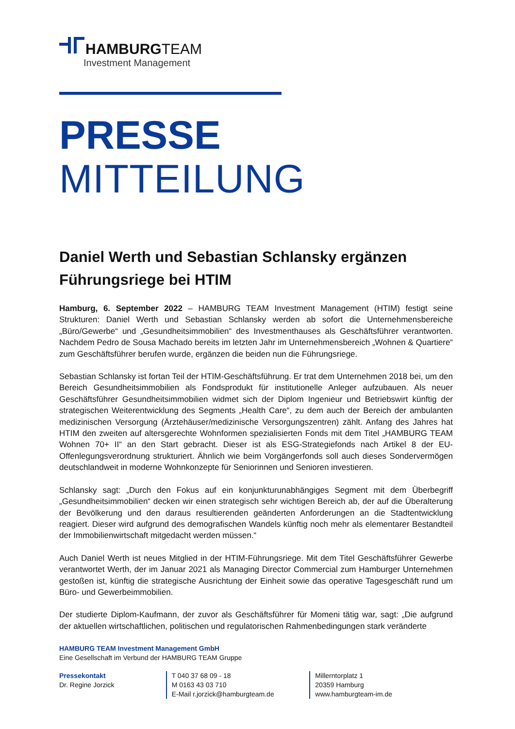HAMBURGTEAM
Investment Management
PRESSE
MITTEILUNG
Daniel Werth und Sebastian Schlansky ergänzen Führungsriege bei HTIM
Hamburg, 6. September 2022 – HAMBURG TEAM Investment Management (HTIM) festigt seine Strukturen: Daniel Werth und Sebastian Schlansky werden ab sofort die Unternehmensbereiche „Büro/Gewerbe“ und „Gesundheitsimmobilien“ des Investmenthauses als Geschäftsführer verantworten. Nachdem Pedro de Sousa Machado bereits im letzten Jahr im Unternehmensbereich „Wohnen & Quartiere“ zum Geschäftsführer berufen wurde, ergänzen die beiden nun die Führungsriege.
Sebastian Schlansky ist fortan Teil der HTIM-Geschäftsführung. Er trat dem Unternehmen 2018 bei, um den Bereich Gesundheitsimmobilien als Fondsprodukt für institutionelle Anleger aufzubauen. Als neuer Geschäftsführer Gesundheitsimmobilien widmet sich der Diplom Ingenieur und Betriebswirt künftig der strategischen Weiterentwicklung des Segments „Health Care“, zu dem auch der Bereich der ambulanten medizinischen Versorgung (Ärztehäuser/medizinische Versorgungszentren) zählt. Anfang des Jahres hat HTIM den zweiten auf altersgerechte Wohnformen spezialisierten Fonds mit dem Titel „HAMBURG TEAM Wohnen 70+ II“ an den Start gebracht. Dieser ist als ESG-Strategiefonds nach Artikel 8 der EU-Offenlegungsverordnung strukturiert. Ähnlich wie beim Vorgängerfonds soll auch dieses Sondervermögen deutschlandweit in moderne Wohnkonzepte für Seniorinnen und Senioren investieren.
Schlansky sagt: „Durch den Fokus auf ein konjunkturunabhängiges Segment mit dem Überbegriff „Gesundheitsimmobilien“ decken wir einen strategisch sehr wichtigen Bereich ab, der auf die Überalterung der Bevölkerung und den daraus resultierenden geänderten Anforderungen an die Stadtentwicklung reagiert. Dieser wird aufgrund des demografischen Wandels künftig noch mehr als elementarer Bestandteil der Immobilienwirtschaft mitgedacht werden müssen.“
Auch Daniel Werth ist neues Mitglied in der HTIM-Führungsriege. Mit dem Titel Geschäftsführer Gewerbe verantwortet Werth, der im Januar 2021 als Managing Director Commercial zum Hamburger Unternehmen gestoßen ist, künftig die strategische Ausrichtung der Einheit sowie das operative Tagesgeschäft rund um Büro- und Gewerbeimmobilien.
Der studierte Diplom-Kaufmann, der zuvor als Geschäftsführer für Momeni tätig war, sagt: „Die aufgrund der aktuellen wirtschaftlichen, politischen und regulatorischen Rahmenbedingungen stark veränderte
HAMBURG TEAM Investment Management GmbH
Eine Gesellschaft im Verbund der HAMBURG TEAM Gruppe
Pressekontakt
Dr. Regine Jorzick
T 040 37 68 09 - 18
M 0163 43 03 710
E-Mail r.jorzick@hamburgteam.de
Millerntorplatz 1
20359 Hamburg
www.hamburgteam-im.de